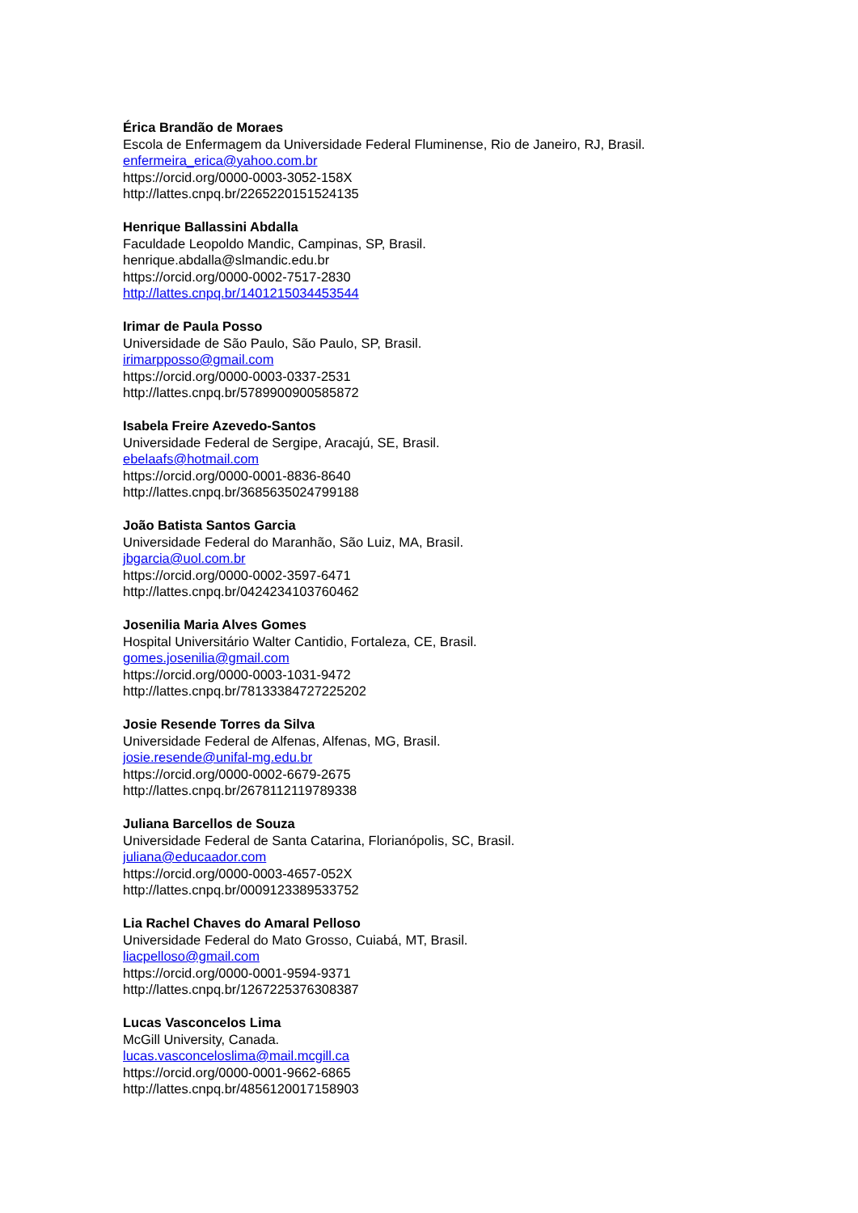Érica Brandão de Moraes
Escola de Enfermagem da Universidade Federal Fluminense, Rio de Janeiro, RJ, Brasil.
enfermeira_erica@yahoo.com.br
https://orcid.org/0000-0003-3052-158X
http://lattes.cnpq.br/2265220151524135
Henrique Ballassini Abdalla
Faculdade Leopoldo Mandic, Campinas, SP, Brasil.
henrique.abdalla@slmandic.edu.br
https://orcid.org/0000-0002-7517-2830
http://lattes.cnpq.br/1401215034453544
Irimar de Paula Posso
Universidade de São Paulo, São Paulo, SP, Brasil.
irimarpposso@gmail.com
https://orcid.org/0000-0003-0337-2531
http://lattes.cnpq.br/5789900900585872
Isabela Freire Azevedo-Santos
Universidade Federal de Sergipe, Aracajú, SE, Brasil.
ebelaafs@hotmail.com
https://orcid.org/0000-0001-8836-8640
http://lattes.cnpq.br/3685635024799188
João Batista Santos Garcia
Universidade Federal do Maranhão, São Luiz, MA, Brasil.
jbgarcia@uol.com.br
https://orcid.org/0000-0002-3597-6471
http://lattes.cnpq.br/0424234103760462
Josenilia Maria Alves Gomes
Hospital Universitário Walter Cantidio, Fortaleza, CE, Brasil.
gomes.josenilia@gmail.com
https://orcid.org/0000-0003-1031-9472
http://lattes.cnpq.br/78133384727225202
Josie Resende Torres da Silva
Universidade Federal de Alfenas, Alfenas, MG, Brasil.
josie.resende@unifal-mg.edu.br
https://orcid.org/0000-0002-6679-2675
http://lattes.cnpq.br/2678112119789338
Juliana Barcellos de Souza
Universidade Federal de Santa Catarina, Florianópolis, SC, Brasil.
juliana@educaador.com
https://orcid.org/0000-0003-4657-052X
http://lattes.cnpq.br/0009123389533752
Lia Rachel Chaves do Amaral Pelloso
Universidade Federal do Mato Grosso, Cuiabá, MT, Brasil.
liacpelloso@gmail.com
https://orcid.org/0000-0001-9594-9371
http://lattes.cnpq.br/1267225376308387
Lucas Vasconcelos Lima
McGill University, Canada.
lucas.vasconceloslima@mail.mcgill.ca
https://orcid.org/0000-0001-9662-6865
http://lattes.cnpq.br/4856120017158903